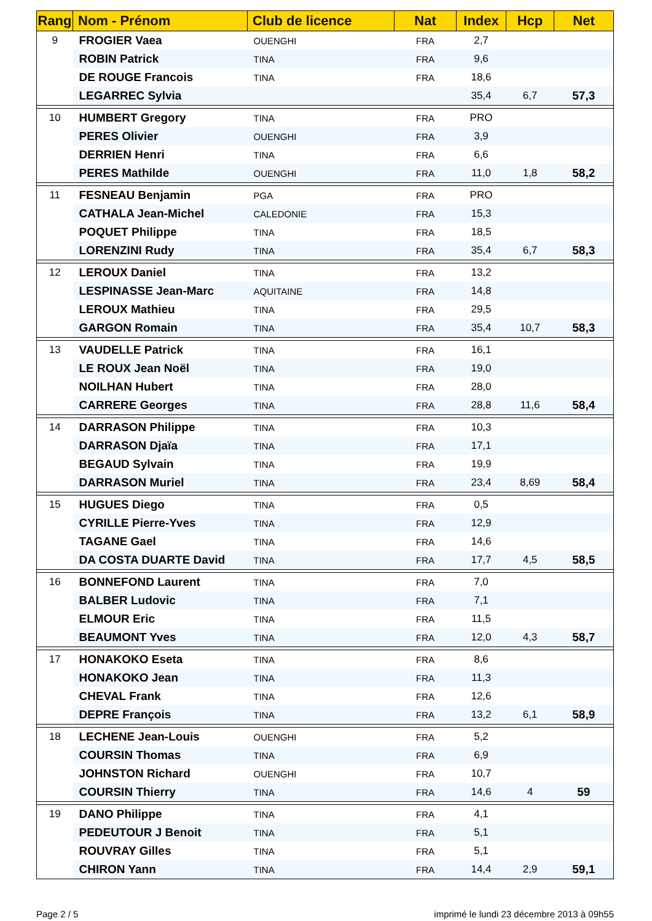| Rang | Nom - Prénom | Club de licence | Nat | Index | Hcp | Net |
| --- | --- | --- | --- | --- | --- | --- |
| 9 | FROGIER Vaea | OUENGHI | FRA | 2,7 | | |
| | ROBIN Patrick | TINA | FRA | 9,6 | | |
| | DE ROUGE Francois | TINA | FRA | 18,6 | | |
| | LEGARREC Sylvia | | | 35,4 | 6,7 | 57,3 |
| 10 | HUMBERT Gregory | TINA | FRA | PRO | | |
| | PERES Olivier | OUENGHI | FRA | 3,9 | | |
| | DERRIEN Henri | TINA | FRA | 6,6 | | |
| | PERES Mathilde | OUENGHI | FRA | 11,0 | 1,8 | 58,2 |
| 11 | FESNEAU Benjamin | PGA | FRA | PRO | | |
| | CATHALA Jean-Michel | CALEDONIE | FRA | 15,3 | | |
| | POQUET Philippe | TINA | FRA | 18,5 | | |
| | LORENZINI Rudy | TINA | FRA | 35,4 | 6,7 | 58,3 |
| 12 | LEROUX Daniel | TINA | FRA | 13,2 | | |
| | LESPINASSE Jean-Marc | AQUITAINE | FRA | 14,8 | | |
| | LEROUX Mathieu | TINA | FRA | 29,5 | | |
| | GARGON Romain | TINA | FRA | 35,4 | 10,7 | 58,3 |
| 13 | VAUDELLE Patrick | TINA | FRA | 16,1 | | |
| | LE ROUX Jean Noël | TINA | FRA | 19,0 | | |
| | NOILHAN Hubert | TINA | FRA | 28,0 | | |
| | CARRERE Georges | TINA | FRA | 28,8 | 11,6 | 58,4 |
| 14 | DARRASON Philippe | TINA | FRA | 10,3 | | |
| | DARRASON Djaïa | TINA | FRA | 17,1 | | |
| | BEGAUD Sylvain | TINA | FRA | 19,9 | | |
| | DARRASON Muriel | TINA | FRA | 23,4 | 8,69 | 58,4 |
| 15 | HUGUES Diego | TINA | FRA | 0,5 | | |
| | CYRILLE Pierre-Yves | TINA | FRA | 12,9 | | |
| | TAGANE Gael | TINA | FRA | 14,6 | | |
| | DA COSTA DUARTE David | TINA | FRA | 17,7 | 4,5 | 58,5 |
| 16 | BONNEFOND Laurent | TINA | FRA | 7,0 | | |
| | BALBER Ludovic | TINA | FRA | 7,1 | | |
| | ELMOUR Eric | TINA | FRA | 11,5 | | |
| | BEAUMONT Yves | TINA | FRA | 12,0 | 4,3 | 58,7 |
| 17 | HONAKOKO Eseta | TINA | FRA | 8,6 | | |
| | HONAKOKO Jean | TINA | FRA | 11,3 | | |
| | CHEVAL Frank | TINA | FRA | 12,6 | | |
| | DEPRE François | TINA | FRA | 13,2 | 6,1 | 58,9 |
| 18 | LECHENE Jean-Louis | OUENGHI | FRA | 5,2 | | |
| | COURSIN Thomas | TINA | FRA | 6,9 | | |
| | JOHNSTON Richard | OUENGHI | FRA | 10,7 | | |
| | COURSIN Thierry | TINA | FRA | 14,6 | 4 | 59 |
| 19 | DANO Philippe | TINA | FRA | 4,1 | | |
| | PEDEUTOUR J Benoit | TINA | FRA | 5,1 | | |
| | ROUVRAY Gilles | TINA | FRA | 5,1 | | |
| | CHIRON Yann | TINA | FRA | 14,4 | 2,9 | 59,1 |
Page 2 / 5 imprimé le lundi 23 décembre 2013 à 09h55